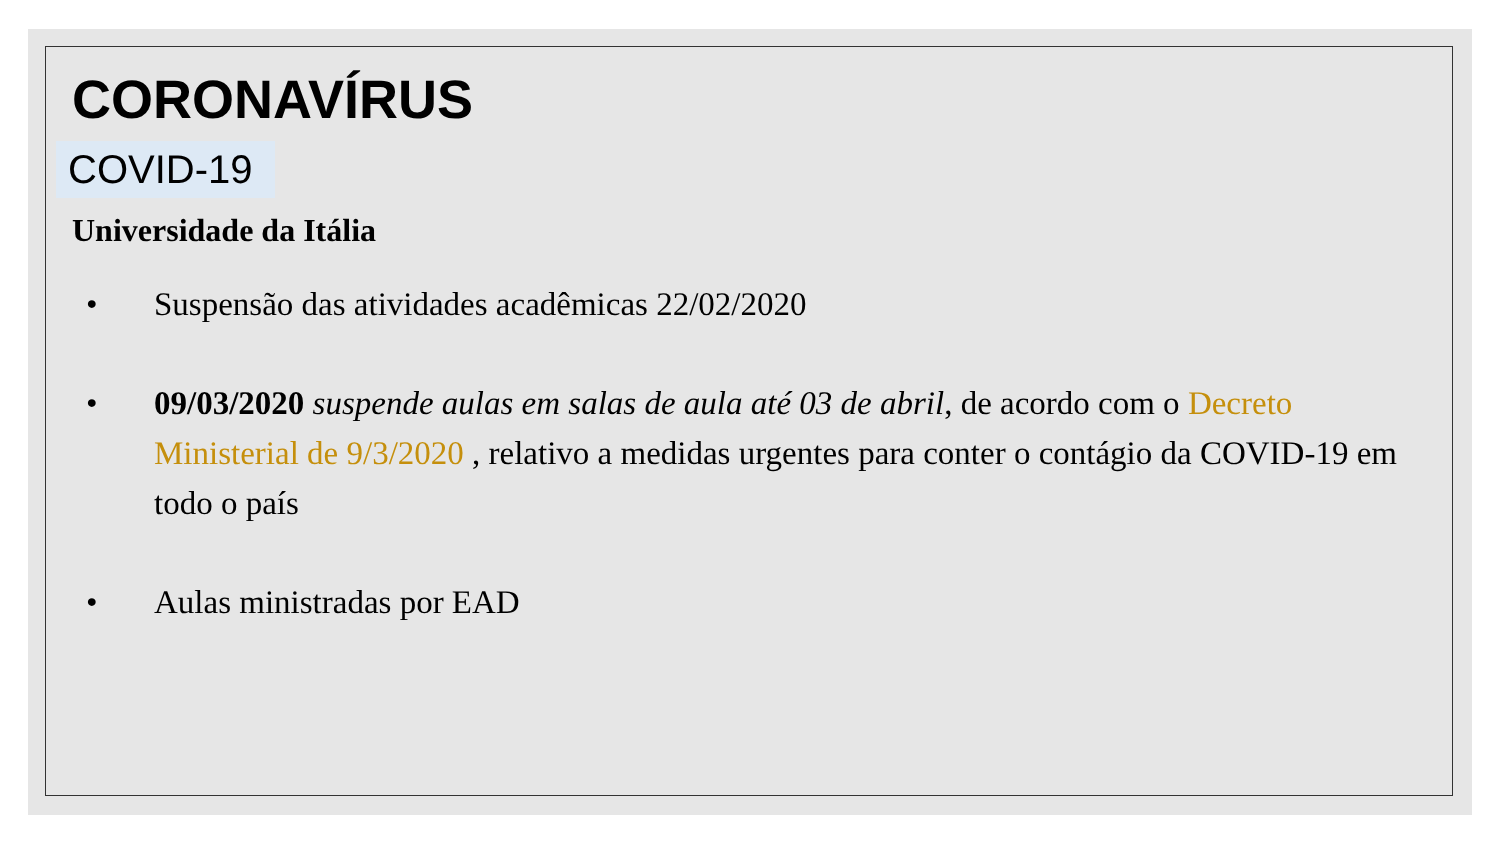CORONAVÍRUS
COVID-19
Universidade da Itália
• Suspensão das atividades acadêmicas 22/02/2020
• 09/03/2020 suspende aulas em salas de aula até 03 de abril, de acordo com o Decreto Ministerial de 9/3/2020 , relativo a medidas urgentes para conter o contágio da COVID-19 em todo o país
• Aulas ministradas por EAD